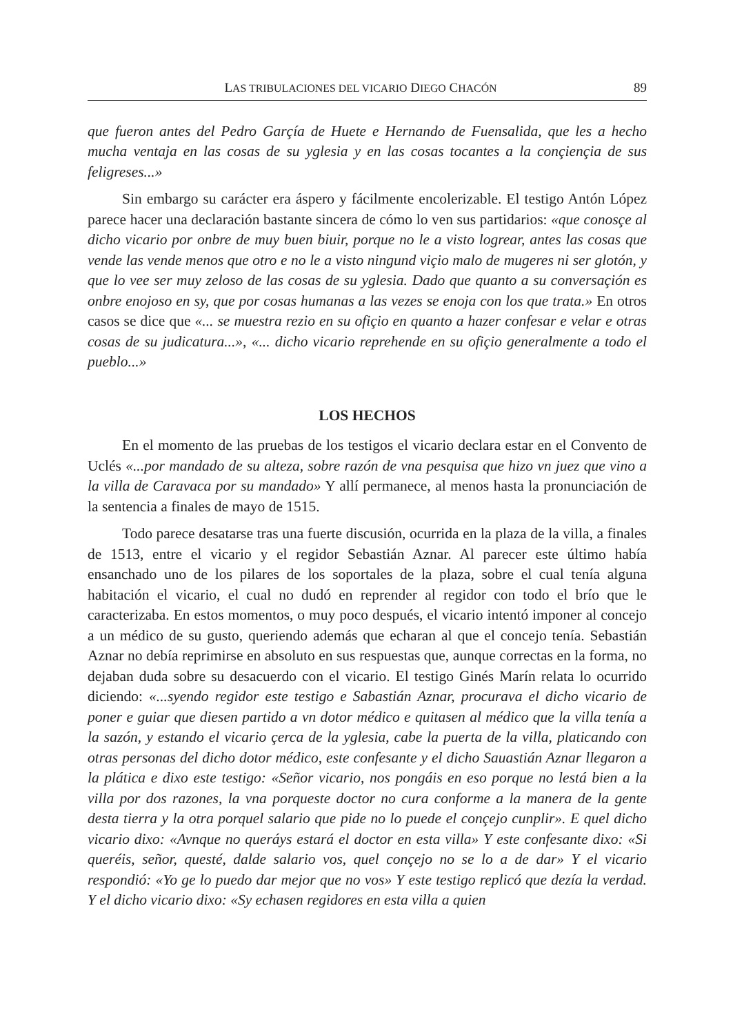LAS TRIBULACIONES DEL VICARIO DIEGO CHACÓN 89
que fueron antes del Pedro Garçía de Huete e Hernando de Fuensalida, que les a hecho mucha ventaja en las cosas de su yglesia y en las cosas tocantes a la conçiençia de sus feligreses...»
Sin embargo su carácter era áspero y fácilmente encolerizable. El testigo Antón López parece hacer una declaración bastante sincera de cómo lo ven sus partidarios: «que conosçe al dicho vicario por onbre de muy buen biuir, porque no le a visto logrear, antes las cosas que vende las vende menos que otro e no le a visto ningund viçio malo de mugeres ni ser glotón, y que lo vee ser muy zeloso de las cosas de su yglesia. Dado que quanto a su conversaçión es onbre enojoso en sy, que por cosas humanas a las vezes se enoja con los que trata.» En otros casos se dice que «... se muestra rezio en su ofiçio en quanto a hazer confesar e velar e otras cosas de su judicatura...», «... dicho vicario reprehende en su ofiçio generalmente a todo el pueblo...»
LOS HECHOS
En el momento de las pruebas de los testigos el vicario declara estar en el Convento de Uclés «...por mandado de su alteza, sobre razón de vna pesquisa que hizo vn juez que vino a la villa de Caravaca por su mandado» Y allí permanece, al menos hasta la pronunciación de la sentencia a finales de mayo de 1515.
Todo parece desatarse tras una fuerte discusión, ocurrida en la plaza de la villa, a finales de 1513, entre el vicario y el regidor Sebastián Aznar. Al parecer este último había ensanchado uno de los pilares de los soportales de la plaza, sobre el cual tenía alguna habitación el vicario, el cual no dudó en reprender al regidor con todo el brío que le caracterizaba. En estos momentos, o muy poco después, el vicario intentó imponer al concejo a un médico de su gusto, queriendo además que echaran al que el concejo tenía. Sebastián Aznar no debía reprimirse en absoluto en sus respuestas que, aunque correctas en la forma, no dejaban duda sobre su desacuerdo con el vicario. El testigo Ginés Marín relata lo ocurrido diciendo: «...syendo regidor este testigo e Sabastián Aznar, procurava el dicho vicario de poner e guiar que diesen partido a vn dotor médico e quitasen al médico que la villa tenía a la sazón, y estando el vicario çerca de la yglesia, cabe la puerta de la villa, platicando con otras personas del dicho dotor médico, este confesante y el dicho Sauastián Aznar llegaron a la plática e dixo este testigo: «Señor vicario, nos pongáis en eso porque no lestá bien a la villa por dos razones, la vna porqueste doctor no cura conforme a la manera de la gente desta tierra y la otra porquel salario que pide no lo puede el conçejo cunplir». E quel dicho vicario dixo: «Avnque no queráys estará el doctor en esta villa» Y este confesante dixo: «Si queréis, señor, questé, dalde salario vos, quel conçejo no se lo a de dar» Y el vicario respondió: «Yo ge lo puedo dar mejor que no vos» Y este testigo replicó que dezía la verdad. Y el dicho vicario dixo: «Sy echasen regidores en esta villa a quien